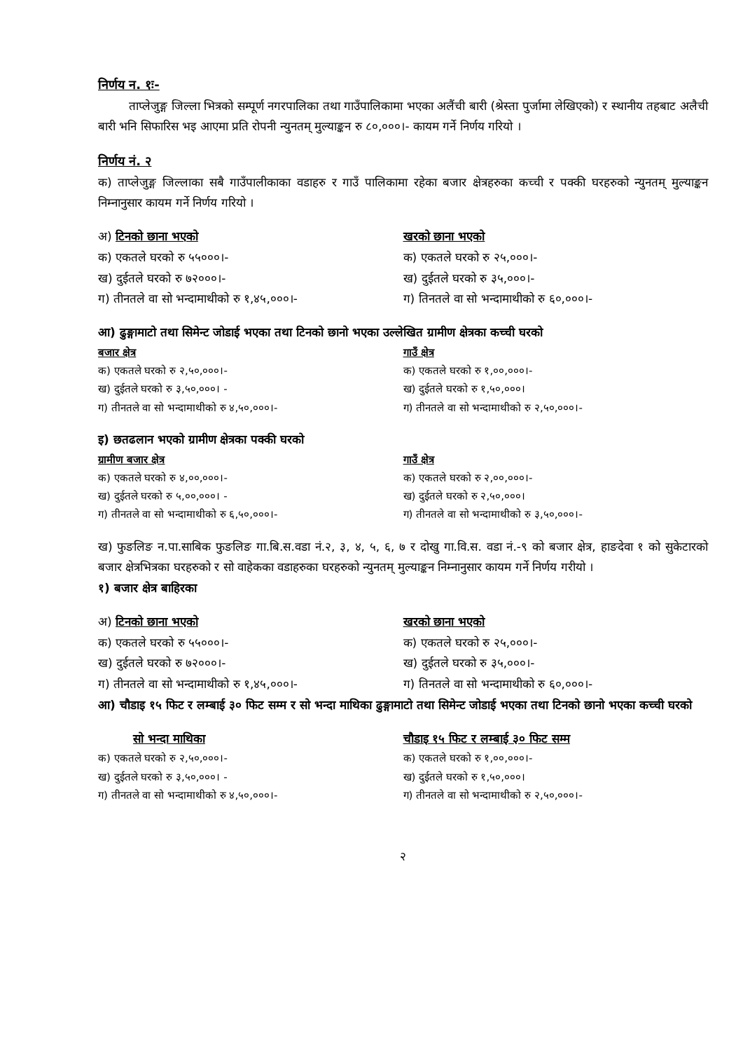निर्णय न. १ः-
ताप्लेजुङ्ग जिल्ला भित्रको सम्पूर्ण नगरपालिका तथा गाउँपालिकामा भएका अलैंची बारी (श्रेस्ता पुर्जामा लेखिएको) र स्थानीय तहबाट अलैची बारी भनि सिफारिस भइ आएमा प्रति रोपनी न्युनतम् मुल्याङ्कन रु ८०,०००।- कायम गर्ने निर्णय गरियो ।
निर्णय नं. २
क) ताप्लेजुङ्ग जिल्लाका सबै गाउँपालीकाका वडाहरु र गाउँ पालिकामा रहेका बजार क्षेत्रहरुका कच्ची र पक्की घरहरुको न्युनतम् मुल्याङ्कन निम्नानुसार कायम गर्ने निर्णय गरियो ।
अ) टिनको छाना भएको
क) एकतले घरको रु ५५०००।-
ख) दुईतले घरको रु ७२०००।-
ग) तीनतले वा सो भन्दामाथीको रु १,४५,०००।-
खरको छाना भएको
क) एकतले घरको रु २५,०००।-
ख) दुईतले घरको रु ३५,०००।-
ग) तिनतले वा सो भन्दामाथीको रु ६०,०००।-
आ) ढुङ्गामाटो तथा सिमेन्ट जोडाई भएका तथा टिनको छानो भएका उल्लेखित ग्रामीण क्षेत्रका कच्ची घरको
बजार क्षेत्र
क) एकतले घरको रु २,५०,०००।-
ख) दुईतले घरको रु ३,५०,०००। -
ग) तीनतले वा सो भन्दामाथीको रु ४,५०,०००।-
गाउँ क्षेत्र
क) एकतले घरको रु १,००,०००।-
ख) दुईतले घरको रु १,५०,०००।
ग) तीनतले वा सो भन्दामाथीको रु २,५०,०००।-
इ) छतढलान भएको ग्रामीण क्षेत्रका पक्की घरको
ग्रामीण बजार क्षेत्र
क) एकतले घरको रु ४,००,०००।-
ख) दुईतले घरको रु ५,००,०००। -
ग) तीनतले वा सो भन्दामाथीको रु ६,५०,०००।-
गाउँ क्षेत्र
क) एकतले घरको रु २,००,०००।-
ख) दुईतले घरको रु २,५०,०००।
ग) तीनतले वा सो भन्दामाथीको रु ३,५०,०००।-
ख) फुङलिङ न.पा.साबिक फुङलिङ गा.बि.स.वडा नं.२, ३, ४, ५, ६, ७ र दोखु गा.वि.स. वडा नं.-९ को बजार क्षेत्र, हाङदेवा १ को सुकेटारको बजार क्षेत्रभित्रका घरहरुको र सो वाहेकका वडाहरुका घरहरुको न्युनतम् मुल्याङ्कन निम्नानुसार कायम गर्ने निर्णय गरीयो ।
१) बजार क्षेत्र बाहिरका
अ) टिनको छाना भएको
क) एकतले घरको रु ५५०००।-
ख) दुईतले घरको रु ७२०००।-
ग) तीनतले वा सो भन्दामाथीको रु १,४५,०००।-
खरको छाना भएको
क) एकतले घरको रु २५,०००।-
ख) दुईतले घरको रु ३५,०००।-
ग) तिनतले वा सो भन्दामाथीको रु ६०,०००।-
आ) चौडाइ १५ फिट र लम्बाई ३० फिट सम्म र सो भन्दा माथिका ढुङ्गामाटो तथा सिमेन्ट जोडाई भएका तथा टिनको छानो भएका कच्ची घरको
सो भन्दा माथिका
क) एकतले घरको रु २,५०,०००।-
ख) दुईतले घरको रु ३,५०,०००। -
ग) तीनतले वा सो भन्दामाथीको रु ४,५०,०००।-
चौडाइ १५ फिट र लम्बाई ३० फिट सम्म
क) एकतले घरको रु १,००,०००।-
ख) दुईतले घरको रु १,५०,०००।
ग) तीनतले वा सो भन्दामाथीको रु २,५०,०००।-
२